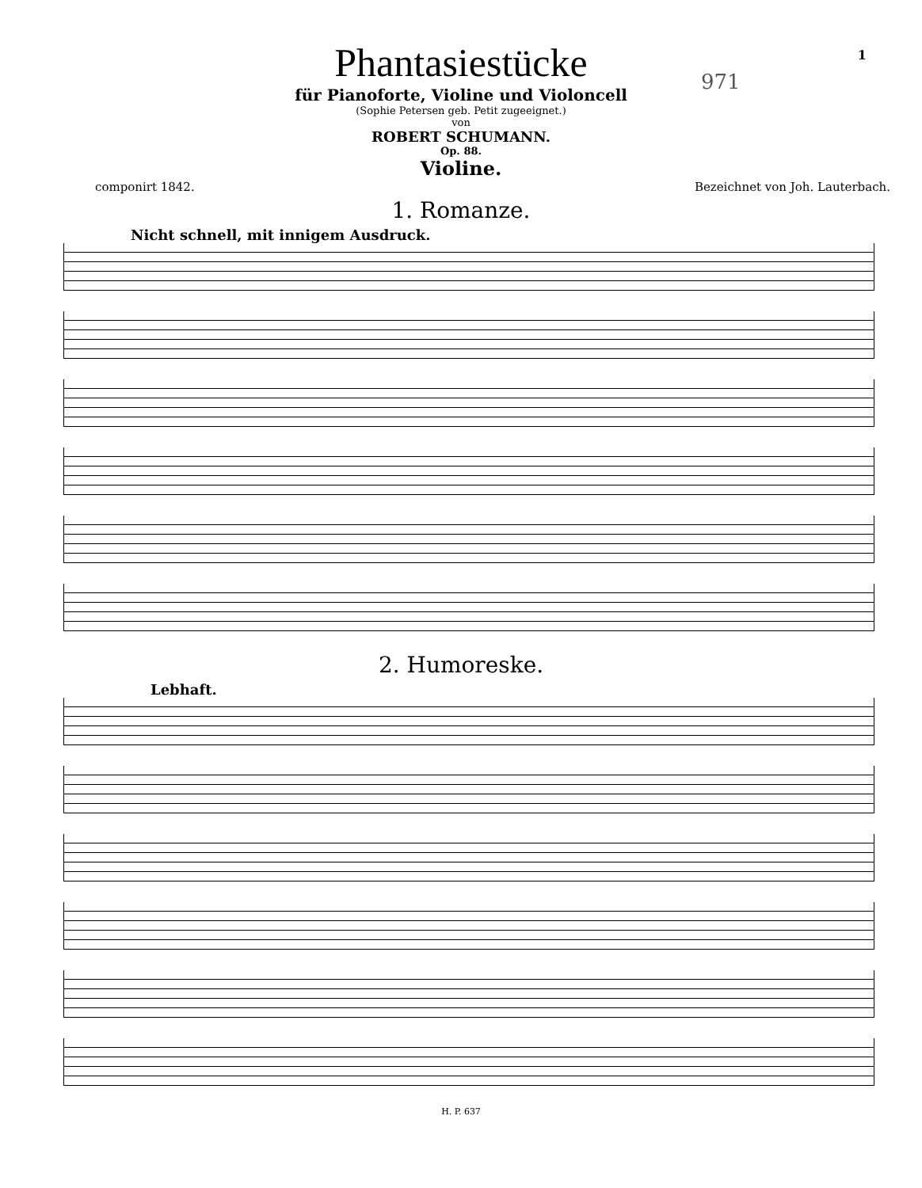1
971
Phantasiestücke
für Pianoforte, Violine und Violoncell
(Sophie Petersen geb. Petit zugeeignet.)
von
ROBERT SCHUMANN.
Op. 88.
Violine.
componirt 1842. Bezeichnet von Joh. Lauterbach.
1. Romanze.
Nicht schnell, mit innigem Ausdruck.
2. Humoreske.
Lebhaft.
H. P. 637